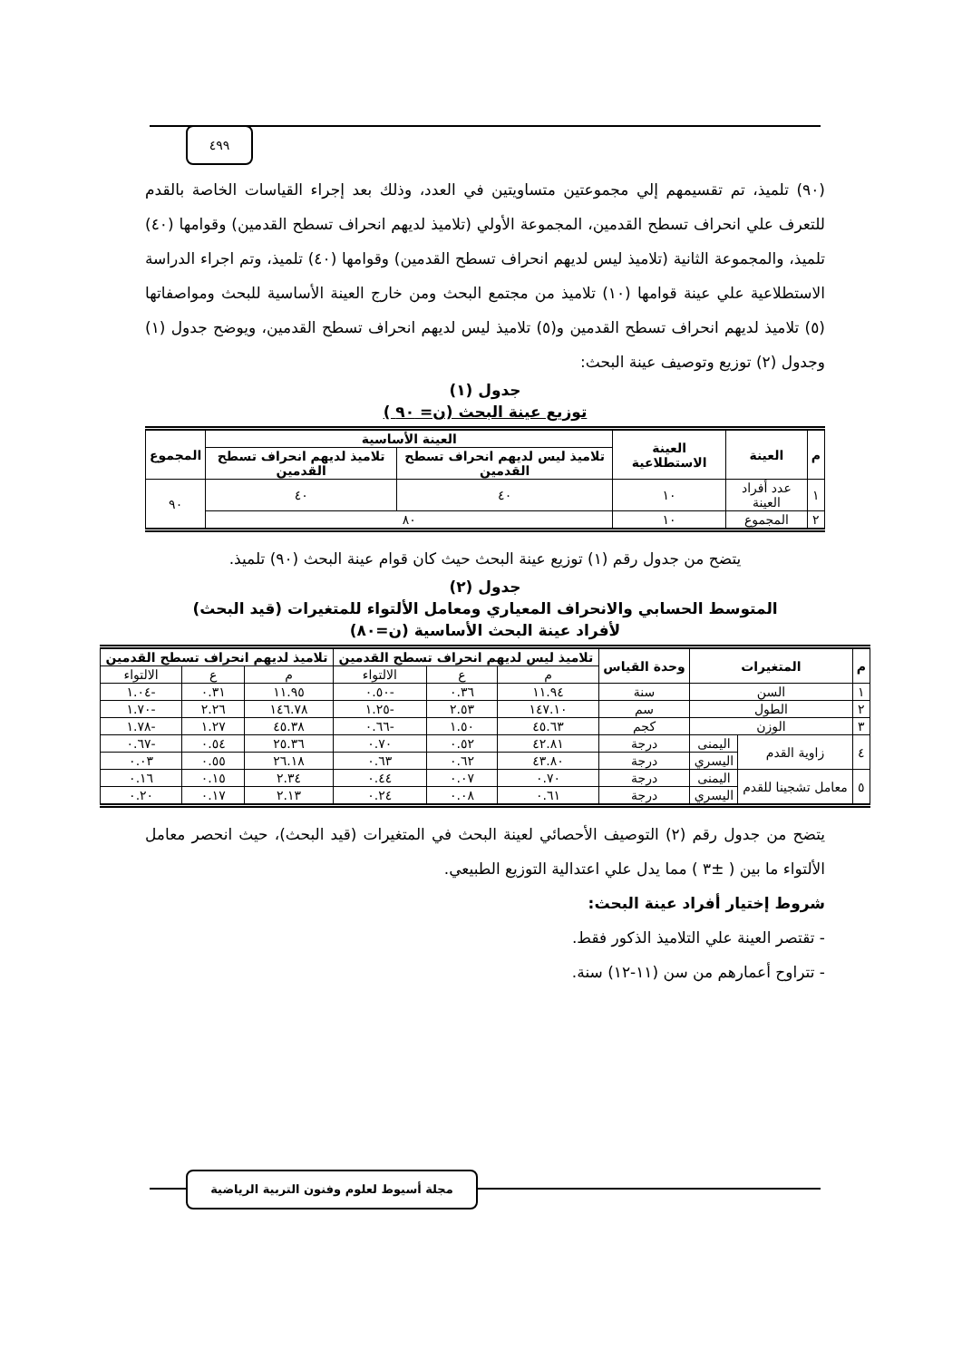٤٩٩
(٩٠) تلميذ، تم تقسيمهم إلي مجموعتين متساويتين في العدد، وذلك بعد إجراء القياسات الخاصة بالقدم للتعرف علي انحراف تسطح القدمين، المجموعة الأولي (تلاميذ لديهم انحراف تسطح القدمين) وقوامها (٤٠) تلميذ، والمجموعة الثانية (تلاميذ ليس لديهم انحراف تسطح القدمين) وقوامها (٤٠) تلميذ، وتم اجراء الدراسة الاستطلاعية علي عينة قوامها (١٠) تلاميذ من مجتمع البحث ومن خارج العينة الأساسية للبحث ومواصفاتها (٥) تلاميذ لديهم انحراف تسطح القدمين و(٥) تلاميذ ليس لديهم انحراف تسطح القدمين، ويوضح جدول (١) وجدول (٢) توزيع وتوصيف عينة البحث:
جدول (١)
توزيع عينة البحث (ن= ٩٠ )
| م | العينة | العينة الاستطلاعية | العينة الأساسية | | المجموع |
| --- | --- | --- | --- | --- | --- |
| | | | تلاميذ ليس لديهم انحراف تسطح القدمين | تلاميذ لديهم انحراف تسطح القدمين | |
| ١ | عدد أفراد العينة | ١٠ | ٤٠ | ٤٠ | ٩٠ |
| ٢ | المجموع | ١٠ | ٨٠ | | |
يتضح من جدول رقم (١) توزيع عينة البحث حيث كان قوام عينة البحث (٩٠) تلميذ.
جدول (٢)
المتوسط الحسابي والانحراف المعياري ومعامل الألتواء للمتغيرات (قيد البحث)
لأفراد عينة البحث الأساسية (ن=٨٠)
| م | المتغيرات | | وحدة القياس | تلاميذ ليس لديهم انحراف تسطح القدمين | | | تلاميذ لديهم انحراف تسطح القدمين | | |
| --- | --- | --- | --- | --- | --- | --- | --- | --- | --- |
| | | | | م | ع | الالتواء | م | ع | الالتواء |
| ١ | السن | | سنة | ١١.٩٤ | ٠.٣٦ | -٠.٥٠ | ١١.٩٥ | ٠.٣١ | -١.٠٤ |
| ٢ | الطول | | سم | ١٤٧.١٠ | ٢.٥٣ | -١.٢٥ | ١٤٦.٧٨ | ٢.٢٦ | -١.٧٠ |
| ٣ | الوزن | | كجم | ٤٥.٦٣ | ١.٥٠ | -٠.٦٦ | ٤٥.٣٨ | ١.٢٧ | -١.٧٨ |
| ٤ | زاوية القدم | اليمنى | درجة | ٤٢.٨١ | ٠.٥٢ | ٠.٧٠ | ٢٥.٣٦ | ٠.٥٤ | -٠.٦٧ |
| | | اليسري | درجة | ٤٣.٨٠ | ٠.٦٢ | ٠.٦٣ | ٢٦.١٨ | ٠.٥٥ | ٠.٠٣ |
| ٥ | معامل تشجينا للقدم | اليمنى | درجة | ٠.٧٠ | ٠.٠٧ | ٠.٤٤ | ٢.٣٤ | ٠.١٥ | ٠.١٦ |
| | | اليسري | درجة | ٠.٦١ | ٠.٠٨ | ٠.٢٤ | ٢.١٣ | ٠.١٧ | ٠.٢٠ |
يتضح من جدول رقم (٢) التوصيف الأحصائي لعينة البحث في المتغيرات (قيد البحث)، حيث انحصر معامل الألتواء ما بين ( ±٣ ) مما يدل علي اعتدالية التوزيع الطبيعي.
شروط إختيار أفراد عينة البحث:
- تقتصر العينة علي التلاميذ الذكور فقط.
- تتراوح أعمارهم من سن (١١-١٢) سنة.
مجلة أسيوط لعلوم وفنون التربية الرياضية